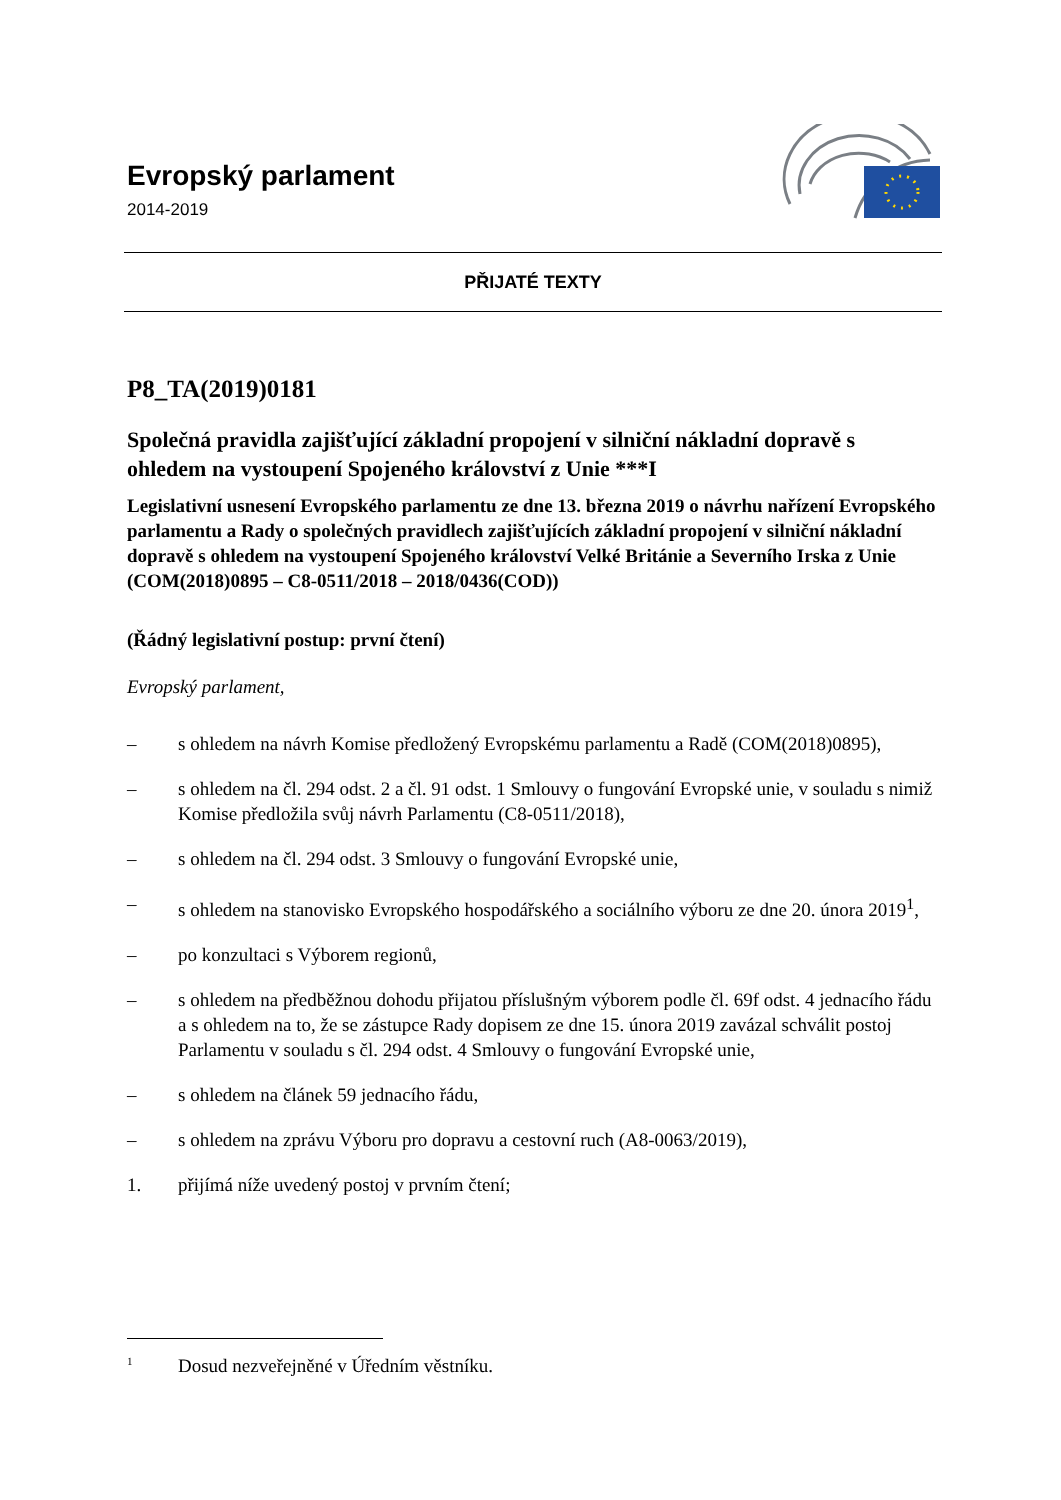Evropský parlament
2014-2019
PŘIJATÉ TEXTY
P8_TA(2019)0181
Společná pravidla zajišťující základní propojení v silniční nákladní dopravě s ohledem na vystoupení Spojeného království z Unie ***I
Legislativní usnesení Evropského parlamentu ze dne 13. března 2019 o návrhu nařízení Evropského parlamentu a Rady o společných pravidlech zajišťujících základní propojení v silniční nákladní dopravě s ohledem na vystoupení Spojeného království Velké Británie a Severního Irska z Unie (COM(2018)0895 – C8-0511/2018 – 2018/0436(COD))
(Řádný legislativní postup: první čtení)
Evropský parlament,
– s ohledem na návrh Komise předložený Evropskému parlamentu a Radě (COM(2018)0895),
– s ohledem na čl. 294 odst. 2 a čl. 91 odst. 1 Smlouvy o fungování Evropské unie, v souladu s nimiž Komise předložila svůj návrh Parlamentu (C8-0511/2018),
– s ohledem na čl. 294 odst. 3 Smlouvy o fungování Evropské unie,
– s ohledem na stanovisko Evropského hospodářského a sociálního výboru ze dne 20. února 2019<sup>1</sup>,
– po konzultaci s Výborem regionů,
– s ohledem na předběžnou dohodu přijatou příslušným výborem podle čl. 69f odst. 4 jednacího řádu a s ohledem na to, že se zástupce Rady dopisem ze dne 15. února 2019 zavázal schválit postoj Parlamentu v souladu s čl. 294 odst. 4 Smlouvy o fungování Evropské unie,
– s ohledem na článek 59 jednacího řádu,
– s ohledem na zprávu Výboru pro dopravu a cestovní ruch (A8-0063/2019),
1. přijímá níže uvedený postoj v prvním čtení;
<sup>1</sup> Dosud nezveřejněné v Úředním věstníku.